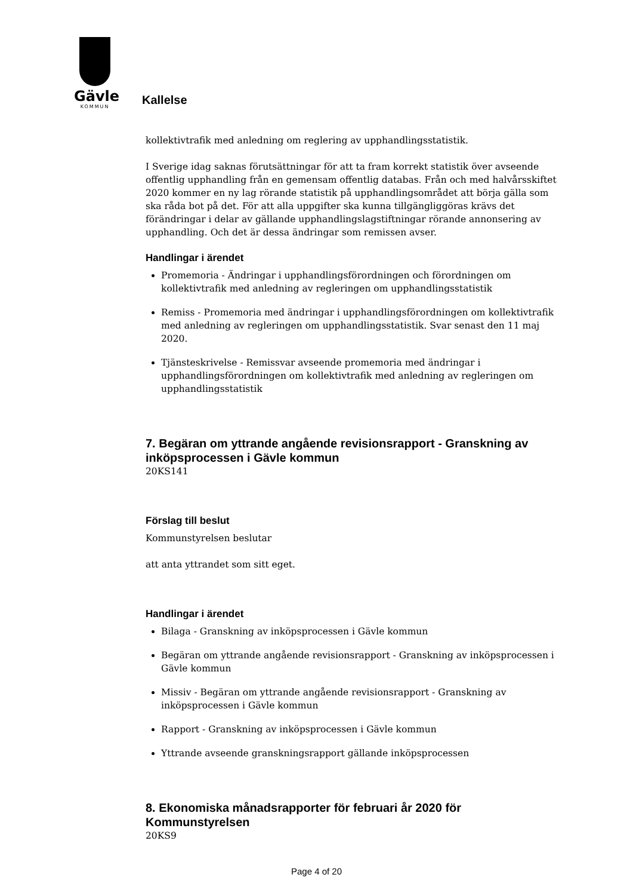Gävle
KOMMUN
Kallelse
kollektivtrafik med anledning om reglering av upphandlingsstatistik.
I Sverige idag saknas förutsättningar för att ta fram korrekt statistik över avseende offentlig upphandling från en gemensam offentlig databas. Från och med halvårsskiftet 2020 kommer en ny lag rörande statistik på upphandlingsområdet att börja gälla som ska råda bot på det. För att alla uppgifter ska kunna tillgängliggöras krävs det förändringar i delar av gällande upphandlingslagstiftningar rörande annonsering av upphandling. Och det är dessa ändringar som remissen avser.
Handlingar i ärendet
Promemoria - Ändringar i upphandlingsförordningen och förordningen om kollektivtrafik med anledning av regleringen om upphandlingsstatistik
Remiss - Promemoria med ändringar i upphandlingsförordningen om kollektivtrafik med anledning av regleringen om upphandlingsstatistik. Svar senast den 11 maj 2020.
Tjänsteskrivelse - Remissvar avseende promemoria med ändringar i upphandlingsförordningen om kollektivtrafik med anledning av regleringen om upphandlingsstatistik
7. Begäran om yttrande angående revisionsrapport - Granskning av inköpsprocessen i Gävle kommun
20KS141
Förslag till beslut
Kommunstyrelsen beslutar
att anta yttrandet som sitt eget.
Handlingar i ärendet
Bilaga - Granskning av inköpsprocessen i Gävle kommun
Begäran om yttrande angående revisionsrapport - Granskning av inköpsprocessen i Gävle kommun
Missiv - Begäran om yttrande angående revisionsrapport - Granskning av inköpsprocessen i Gävle kommun
Rapport - Granskning av inköpsprocessen i Gävle kommun
Yttrande avseende granskningsrapport gällande inköpsprocessen
8. Ekonomiska månadsrapporter för februari år 2020 för Kommunstyrelsen
20KS9
Page 4 of 20